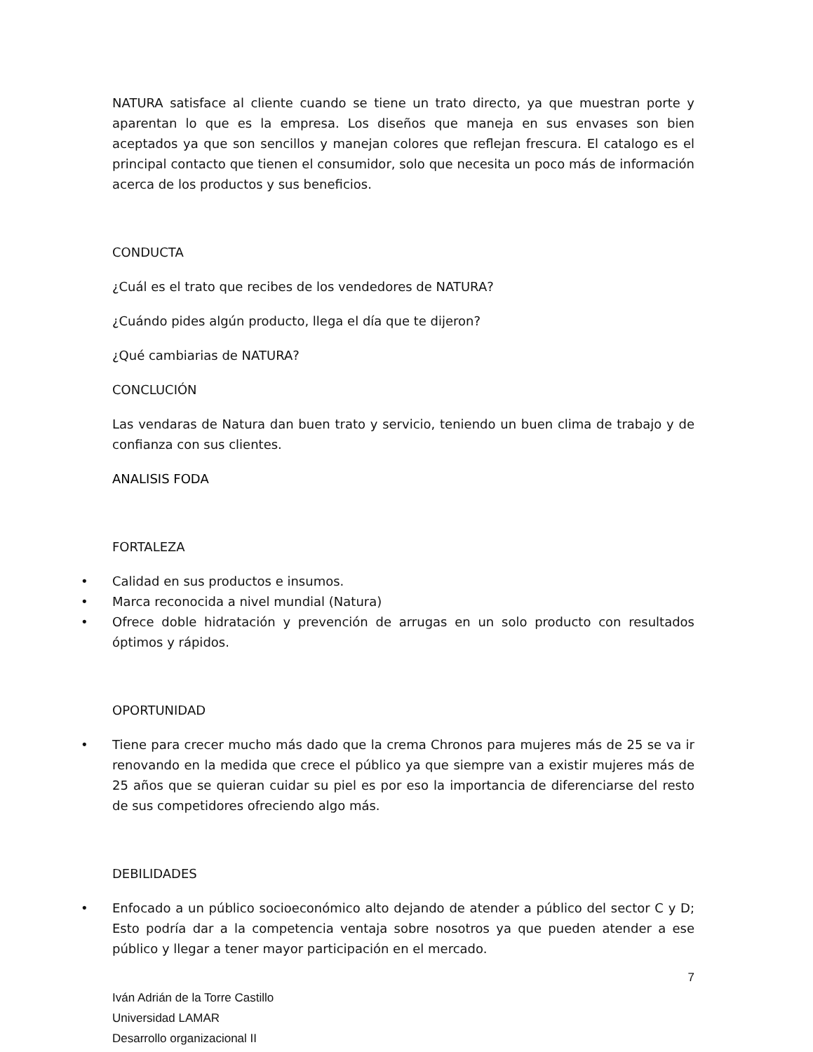NATURA satisface al cliente cuando se tiene un trato directo, ya que muestran porte y aparentan lo que es la empresa. Los diseños que maneja en sus envases son bien aceptados ya que son sencillos y manejan colores que reflejan frescura. El catalogo es el principal contacto que tienen el consumidor, solo que necesita un poco más de información acerca de los productos y sus beneficios.
CONDUCTA
¿Cuál es el trato que recibes de los vendedores de NATURA?
¿Cuándo pides algún producto, llega el día que te dijeron?
¿Qué cambiarias de NATURA?
CONCLUCIÓN
Las vendaras de Natura dan buen trato y servicio, teniendo un buen clima de trabajo y de confianza con sus clientes.
ANALISIS FODA
FORTALEZA
• Calidad en sus productos e insumos.
• Marca reconocida a nivel mundial (Natura)
• Ofrece doble hidratación y prevención de arrugas en un solo producto con resultados óptimos y rápidos.
OPORTUNIDAD
• Tiene para crecer mucho más dado que la crema Chronos para mujeres más de 25 se va ir renovando en la medida que crece el público ya que siempre van a existir mujeres más de 25 años que se quieran cuidar su piel es por eso la importancia de diferenciarse del resto de sus competidores ofreciendo algo más.
DEBILIDADES
• Enfocado a un público socioeconómico alto dejando de atender a público del sector C y D; Esto podría dar a la competencia ventaja sobre nosotros ya que pueden atender a ese público y llegar a tener mayor participación en el mercado.
7
Iván Adrián de la Torre Castillo
Universidad LAMAR
Desarrollo organizacional II